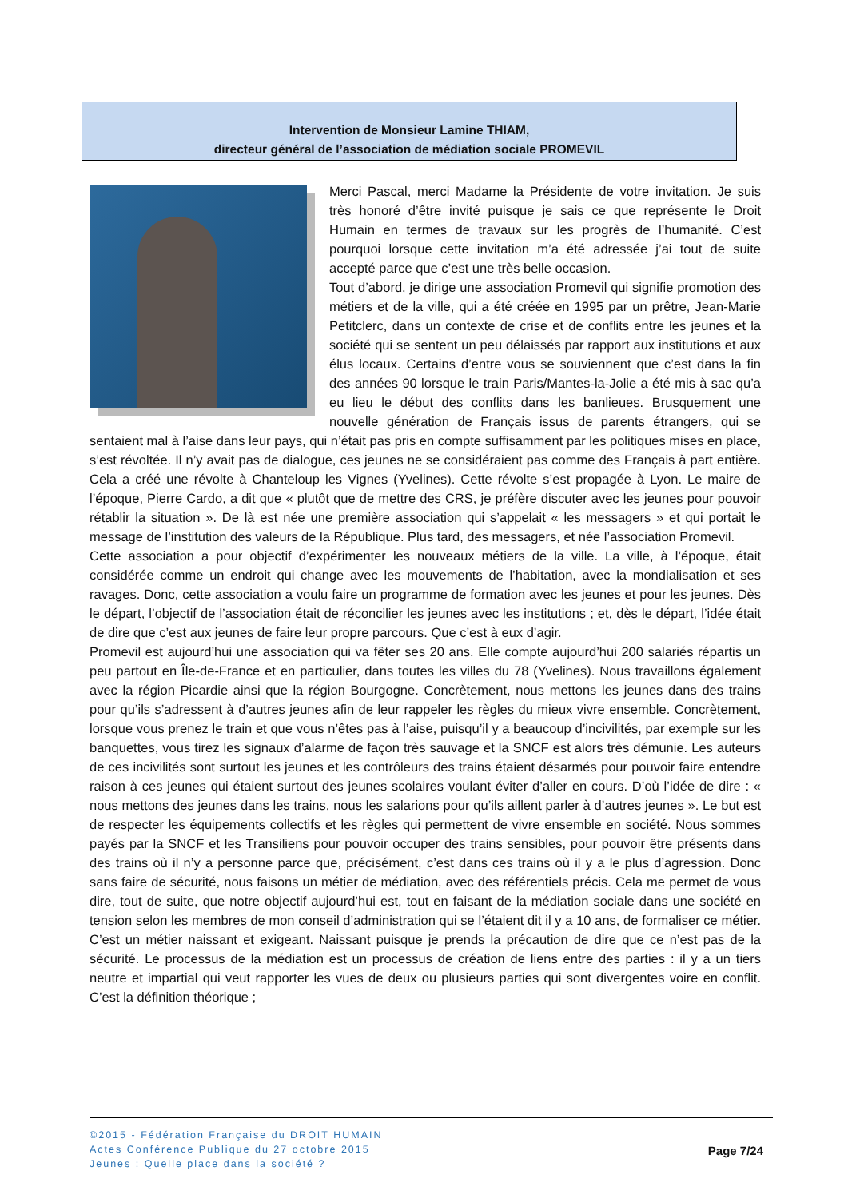Intervention de Monsieur Lamine THIAM,
directeur général de l’association de médiation sociale PROMEVIL
Merci Pascal, merci Madame la Présidente de votre invitation. Je suis très honoré d’être invité puisque je sais ce que représente le Droit Humain en termes de travaux sur les progrès de l’humanité. C’est pourquoi lorsque cette invitation m’a été adressée j’ai tout de suite accepté parce que c’est une très belle occasion.
Tout d’abord, je dirige une association Promevil qui signifie promotion des métiers et de la ville, qui a été créée en 1995 par un prêtre, Jean-Marie Petitclerc, dans un contexte de crise et de conflits entre les jeunes et la société qui se sentent un peu délaissés par rapport aux institutions et aux élus locaux. Certains d’entre vous se souviennent que c’est dans la fin des années 90 lorsque le train Paris/Mantes-la-Jolie a été mis à sac qu’a eu lieu le début des conflits dans les banlieues. Brusquement une nouvelle génération de Français issus de parents étrangers, qui se sentaient mal à l’aise dans leur pays, qui n’était pas pris en compte suffisamment par les politiques mises en place, s’est révoltée. Il n’y avait pas de dialogue, ces jeunes ne se considéraient pas comme des Français à part entière. Cela a créé une révolte à Chanteloup les Vignes (Yvelines). Cette révolte s’est propagée à Lyon. Le maire de l’époque, Pierre Cardo, a dit que « plutôt que de mettre des CRS, je préfère discuter avec les jeunes pour pouvoir rétablir la situation ». De là est née une première association qui s’appelait « les messagers » et qui portait le message de l’institution des valeurs de la République. Plus tard, des messagers, et née l’association Promevil.
Cette association a pour objectif d’expérimenter les nouveaux métiers de la ville. La ville, à l’époque, était considérée comme un endroit qui change avec les mouvements de l’habitation, avec la mondialisation et ses ravages. Donc, cette association a voulu faire un programme de formation avec les jeunes et pour les jeunes. Dès le départ, l’objectif de l’association était de réconcilier les jeunes avec les institutions ; et, dès le départ, l’idée était de dire que c’est aux jeunes de faire leur propre parcours. Que c’est à eux d’agir.
Promevil est aujourd’hui une association qui va fêter ses 20 ans. Elle compte aujourd’hui 200 salariés répartis un peu partout en Île-de-France et en particulier, dans toutes les villes du 78 (Yvelines). Nous travaillons également avec la région Picardie ainsi que la région Bourgogne. Concrètement, nous mettons les jeunes dans des trains pour qu’ils s’adressent à d’autres jeunes afin de leur rappeler les règles du mieux vivre ensemble. Concrètement, lorsque vous prenez le train et que vous n’êtes pas à l’aise, puisqu’il y a beaucoup d’incivilités, par exemple sur les banquettes, vous tirez les signaux d’alarme de façon très sauvage et la SNCF est alors très démunie. Les auteurs de ces incivilités sont surtout les jeunes et les contrôleurs des trains étaient désarmés pour pouvoir faire entendre raison à ces jeunes qui étaient surtout des jeunes scolaires voulant éviter d’aller en cours. D’où l’idée de dire : « nous mettons des jeunes dans les trains, nous les salarions pour qu’ils aillent parler à d’autres jeunes ». Le but est de respecter les équipements collectifs et les règles qui permettent de vivre ensemble en société. Nous sommes payés par la SNCF et les Transiliens pour pouvoir occuper des trains sensibles, pour pouvoir être présents dans des trains où il n’y a personne parce que, précisément, c’est dans ces trains où il y a le plus d’agression. Donc sans faire de sécurité, nous faisons un métier de médiation, avec des référentiels précis. Cela me permet de vous dire, tout de suite, que notre objectif aujourd’hui est, tout en faisant de la médiation sociale dans une société en tension selon les membres de mon conseil d’administration qui se l’étaient dit il y a 10 ans, de formaliser ce métier. C’est un métier naissant et exigeant. Naissant puisque je prends la précaution de dire que ce n’est pas de la sécurité. Le processus de la médiation est un processus de création de liens entre des parties : il y a un tiers neutre et impartial qui veut rapporter les vues de deux ou plusieurs parties qui sont divergentes voire en conflit. C’est la définition théorique ;
©2015 - Fédération Française du DROIT HUMAIN
Actes Conférence Publique du 27 octobre 2015
Jeunes : Quelle place dans la société ?
Page 7/24